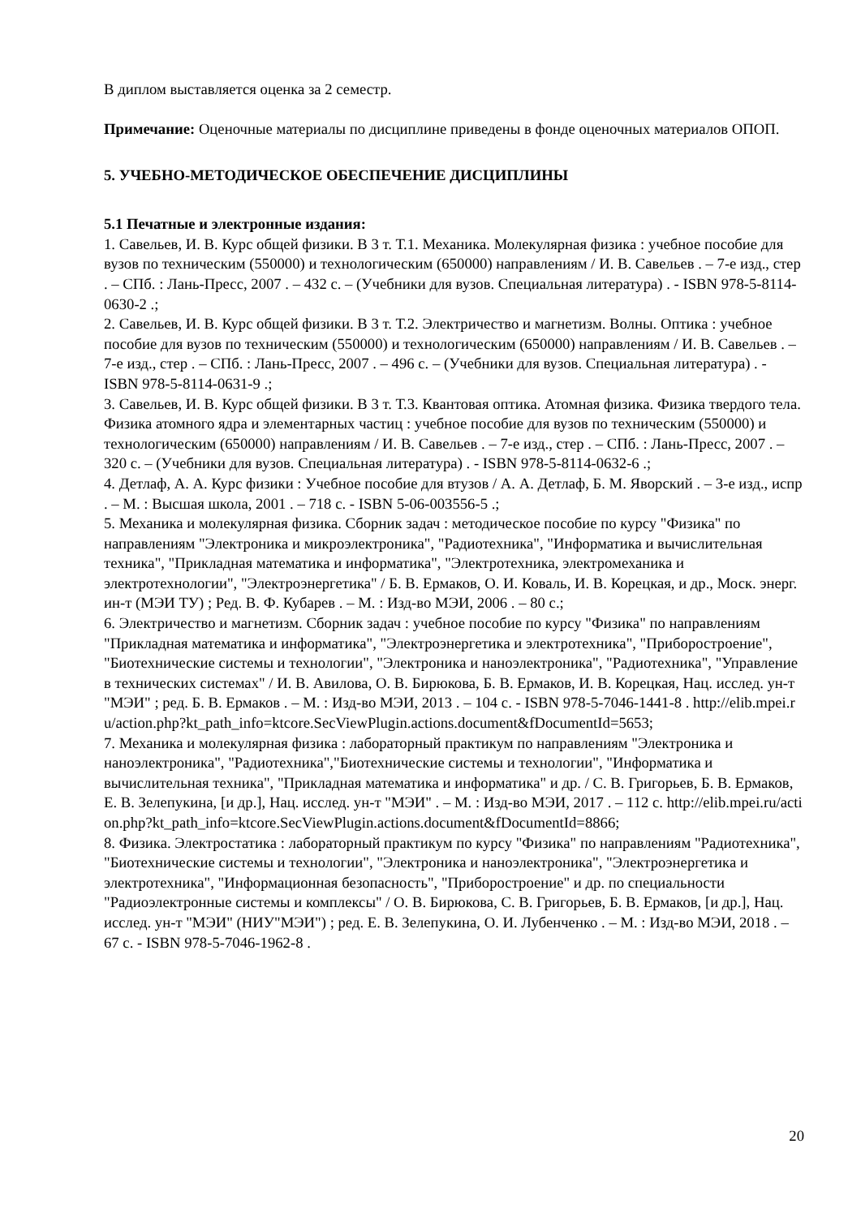В диплом выставляется оценка за 2 семестр.
Примечание: Оценочные материалы по дисциплине приведены в фонде оценочных материалов ОПОП.
5. УЧЕБНО-МЕТОДИЧЕСКОЕ ОБЕСПЕЧЕНИЕ ДИСЦИПЛИНЫ
5.1 Печатные и электронные издания:
1. Савельев, И. В. Курс общей физики. В 3 т. Т.1. Механика. Молекулярная физика : учебное пособие для вузов по техническим (550000) и технологическим (650000) направлениям / И. В. Савельев . – 7-е изд., стер . – СПб. : Лань-Пресс, 2007 . – 432 с. – (Учебники для вузов. Специальная литература) . - ISBN 978-5-8114-0630-2 .;
2. Савельев, И. В. Курс общей физики. В 3 т. Т.2. Электричество и магнетизм. Волны. Оптика : учебное пособие для вузов по техническим (550000) и технологическим (650000) направлениям / И. В. Савельев . – 7-е изд., стер . – СПб. : Лань-Пресс, 2007 . – 496 с. – (Учебники для вузов. Специальная литература) . - ISBN 978-5-8114-0631-9 .;
3. Савельев, И. В. Курс общей физики. В 3 т. Т.3. Квантовая оптика. Атомная физика. Физика твердого тела. Физика атомного ядра и элементарных частиц : учебное пособие для вузов по техническим (550000) и технологическим (650000) направлениям / И. В. Савельев . – 7-е изд., стер . – СПб. : Лань-Пресс, 2007 . – 320 с. – (Учебники для вузов. Специальная литература) . - ISBN 978-5-8114-0632-6 .;
4. Детлаф, А. А. Курс физики : Учебное пособие для втузов / А. А. Детлаф, Б. М. Яворский . – 3-е изд., испр . – М. : Высшая школа, 2001 . – 718 с. - ISBN 5-06-003556-5 .;
5. Механика и молекулярная физика. Сборник задач : методическое пособие по курсу "Физика" по направлениям "Электроника и микроэлектроника", "Радиотехника", "Информатика и вычислительная техника", "Прикладная математика и информатика", "Электротехника, электромеханика и электротехнологии", "Электроэнергетика" / Б. В. Ермаков, О. И. Коваль, И. В. Корецкая, и др., Моск. энерг. ин-т (МЭИ ТУ) ; Ред. В. Ф. Кубарев . – М. : Изд-во МЭИ, 2006 . – 80 с.;
6. Электричество и магнетизм. Сборник задач : учебное пособие по курсу "Физика" по направлениям "Прикладная математика и информатика", "Электроэнергетика и электротехника", "Приборостроение", "Биотехнические системы и технологии", "Электроника и наноэлектроника", "Радиотехника", "Управление в технических системах" / И. В. Авилова, О. В. Бирюкова, Б. В. Ермаков, И. В. Корецкая, Нац. исслед. ун-т "МЭИ" ; ред. Б. В. Ермаков . – М. : Изд-во МЭИ, 2013 . – 104 с. - ISBN 978-5-7046-1441-8 . http://elib.mpei.ru/action.php?kt_path_info=ktcore.SecViewPlugin.actions.document&fDocumentId=5653;
7. Механика и молекулярная физика : лабораторный практикум по направлениям "Электроника и наноэлектроника", "Радиотехника","Биотехнические системы и технологии", "Информатика и вычислительная техника", "Прикладная математика и информатика" и др. / С. В. Григорьев, Б. В. Ермаков, Е. В. Зелепукина, [и др.], Нац. исслед. ун-т "МЭИ" . – М. : Изд-во МЭИ, 2017 . – 112 с. http://elib.mpei.ru/action.php?kt_path_info=ktcore.SecViewPlugin.actions.document&fDocumentId=8866;
8. Физика. Электростатика : лабораторный практикум по курсу "Физика" по направлениям "Радиотехника", "Биотехнические системы и технологии", "Электроника и наноэлектроника", "Электроэнергетика и электротехника", "Информационная безопасность", "Приборостроение" и др. по специальности "Радиоэлектронные системы и комплексы" / О. В. Бирюкова, С. В. Григорьев, Б. В. Ермаков, [и др.], Нац. исслед. ун-т "МЭИ" (НИУ"МЭИ") ; ред. Е. В. Зелепукина, О. И. Лубенченко . – М. : Изд-во МЭИ, 2018 . – 67 с. - ISBN 978-5-7046-1962-8 .
20